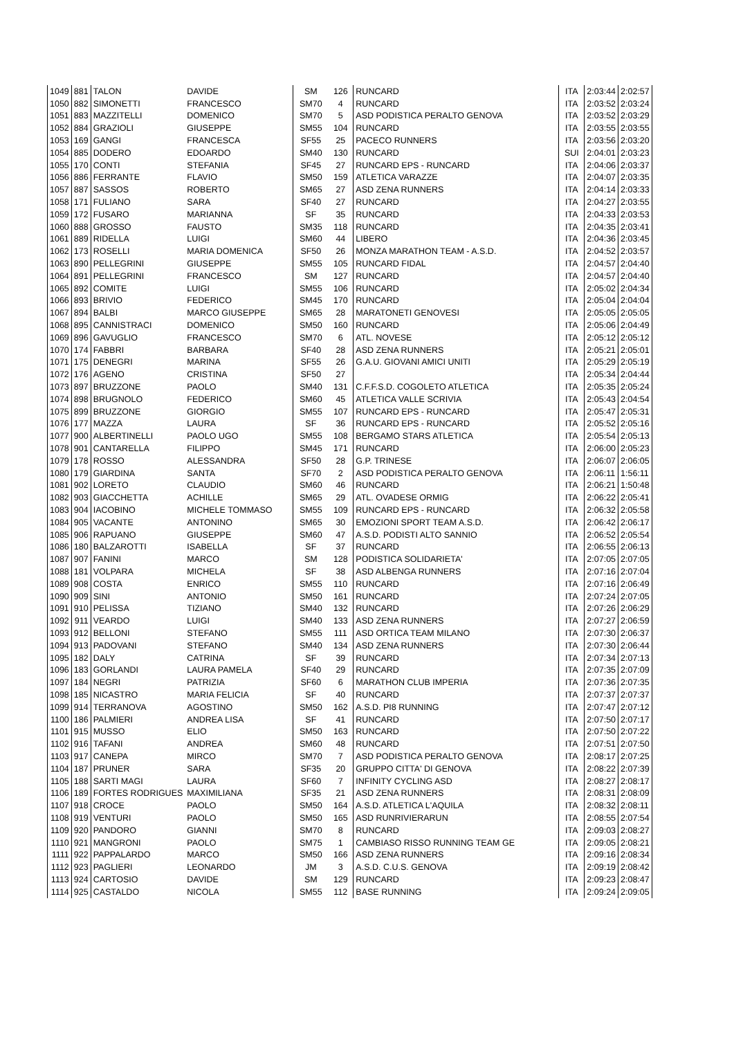| 1049 | 881 | TALON | DAVIDE | SM | 126 | RUNCARD | ITA | 2:03:44 | 2:02:57 |
| 1050 | 882 | SIMONETTI | FRANCESCO | SM70 | 4 | RUNCARD | ITA | 2:03:52 | 2:03:24 |
| 1051 | 883 | MAZZITELLI | DOMENICO | SM70 | 5 | ASD PODISTICA PERALTO GENOVA | ITA | 2:03:52 | 2:03:29 |
| 1052 | 884 | GRAZIOLI | GIUSEPPE | SM55 | 104 | RUNCARD | ITA | 2:03:55 | 2:03:55 |
| 1053 | 169 | GANGI | FRANCESCA | SF55 | 25 | PACECO RUNNERS | ITA | 2:03:56 | 2:03:20 |
| 1054 | 885 | DODERO | EDOARDO | SM40 | 130 | RUNCARD | SUI | 2:04:01 | 2:03:23 |
| 1055 | 170 | CONTI | STEFANIA | SF45 | 27 | RUNCARD EPS - RUNCARD | ITA | 2:04:06 | 2:03:37 |
| 1056 | 886 | FERRANTE | FLAVIO | SM50 | 159 | ATLETICA VARAZZE | ITA | 2:04:07 | 2:03:35 |
| 1057 | 887 | SASSOS | ROBERTO | SM65 | 27 | ASD ZENA RUNNERS | ITA | 2:04:14 | 2:03:33 |
| 1058 | 171 | FULIANO | SARA | SF40 | 27 | RUNCARD | ITA | 2:04:27 | 2:03:55 |
| 1059 | 172 | FUSARO | MARIANNA | SF | 35 | RUNCARD | ITA | 2:04:33 | 2:03:53 |
| 1060 | 888 | GROSSO | FAUSTO | SM35 | 118 | RUNCARD | ITA | 2:04:35 | 2:03:41 |
| 1061 | 889 | RIDELLA | LUIGI | SM60 | 44 | LIBERO | ITA | 2:04:36 | 2:03:45 |
| 1062 | 173 | ROSELLI | MARIA DOMENICA | SF50 | 26 | MONZA MARATHON TEAM - A.S.D. | ITA | 2:04:52 | 2:03:57 |
| 1063 | 890 | PELLEGRINI | GIUSEPPE | SM55 | 105 | RUNCARD FIDAL | ITA | 2:04:57 | 2:04:40 |
| 1064 | 891 | PELLEGRINI | FRANCESCO | SM | 127 | RUNCARD | ITA | 2:04:57 | 2:04:40 |
| 1065 | 892 | COMITE | LUIGI | SM55 | 106 | RUNCARD | ITA | 2:05:02 | 2:04:34 |
| 1066 | 893 | BRIVIO | FEDERICO | SM45 | 170 | RUNCARD | ITA | 2:05:04 | 2:04:04 |
| 1067 | 894 | BALBI | MARCO GIUSEPPE | SM65 | 28 | MARATONETI GENOVESI | ITA | 2:05:05 | 2:05:05 |
| 1068 | 895 | CANNISTRACI | DOMENICO | SM50 | 160 | RUNCARD | ITA | 2:05:06 | 2:04:49 |
| 1069 | 896 | GAVUGLIO | FRANCESCO | SM70 | 6 | ATL. NOVESE | ITA | 2:05:12 | 2:05:12 |
| 1070 | 174 | FABBRI | BARBARA | SF40 | 28 | ASD ZENA RUNNERS | ITA | 2:05:21 | 2:05:01 |
| 1071 | 175 | DENEGRI | MARINA | SF55 | 26 | G.A.U. GIOVANI AMICI UNITI | ITA | 2:05:29 | 2:05:19 |
| 1072 | 176 | AGENO | CRISTINA | SF50 | 27 | | ITA | 2:05:34 | 2:04:44 |
| 1073 | 897 | BRUZZONE | PAOLO | SM40 | 131 | C.F.F.S.D. COGOLETO ATLETICA | ITA | 2:05:35 | 2:05:24 |
| 1074 | 898 | BRUGNOLO | FEDERICO | SM60 | 45 | ATLETICA VALLE SCRIVIA | ITA | 2:05:43 | 2:04:54 |
| 1075 | 899 | BRUZZONE | GIORGIO | SM55 | 107 | RUNCARD EPS - RUNCARD | ITA | 2:05:47 | 2:05:31 |
| 1076 | 177 | MAZZA | LAURA | SF | 36 | RUNCARD EPS - RUNCARD | ITA | 2:05:52 | 2:05:16 |
| 1077 | 900 | ALBERTINELLI | PAOLO UGO | SM55 | 108 | BERGAMO STARS ATLETICA | ITA | 2:05:54 | 2:05:13 |
| 1078 | 901 | CANTARELLA | FILIPPO | SM45 | 171 | RUNCARD | ITA | 2:06:00 | 2:05:23 |
| 1079 | 178 | ROSSO | ALESSANDRA | SF50 | 28 | G.P. TRINESE | ITA | 2:06:07 | 2:06:05 |
| 1080 | 179 | GIARDINA | SANTA | SF70 | 2 | ASD PODISTICA PERALTO GENOVA | ITA | 2:06:11 | 1:56:11 |
| 1081 | 902 | LORETO | CLAUDIO | SM60 | 46 | RUNCARD | ITA | 2:06:21 | 1:50:48 |
| 1082 | 903 | GIACCHETTA | ACHILLE | SM65 | 29 | ATL. OVADESE ORMIG | ITA | 2:06:22 | 2:05:41 |
| 1083 | 904 | IACOBINO | MICHELE TOMMASO | SM55 | 109 | RUNCARD EPS - RUNCARD | ITA | 2:06:32 | 2:05:58 |
| 1084 | 905 | VACANTE | ANTONINO | SM65 | 30 | EMOZIONI SPORT TEAM A.S.D. | ITA | 2:06:42 | 2:06:17 |
| 1085 | 906 | RAPUANO | GIUSEPPE | SM60 | 47 | A.S.D. PODISTI ALTO SANNIO | ITA | 2:06:52 | 2:05:54 |
| 1086 | 180 | BALZAROTTI | ISABELLA | SF | 37 | RUNCARD | ITA | 2:06:55 | 2:06:13 |
| 1087 | 907 | FANINI | MARCO | SM | 128 | PODISTICA SOLIDARIETA' | ITA | 2:07:05 | 2:07:05 |
| 1088 | 181 | VOLPARA | MICHELA | SF | 38 | ASD ALBENGA RUNNERS | ITA | 2:07:16 | 2:07:04 |
| 1089 | 908 | COSTA | ENRICO | SM55 | 110 | RUNCARD | ITA | 2:07:16 | 2:06:49 |
| 1090 | 909 | SINI | ANTONIO | SM50 | 161 | RUNCARD | ITA | 2:07:24 | 2:07:05 |
| 1091 | 910 | PELISSA | TIZIANO | SM40 | 132 | RUNCARD | ITA | 2:07:26 | 2:06:29 |
| 1092 | 911 | VEARDO | LUIGI | SM40 | 133 | ASD ZENA RUNNERS | ITA | 2:07:27 | 2:06:59 |
| 1093 | 912 | BELLONI | STEFANO | SM55 | 111 | ASD ORTICA TEAM MILANO | ITA | 2:07:30 | 2:06:37 |
| 1094 | 913 | PADOVANI | STEFANO | SM40 | 134 | ASD ZENA RUNNERS | ITA | 2:07:30 | 2:06:44 |
| 1095 | 182 | DALY | CATRINA | SF | 39 | RUNCARD | ITA | 2:07:34 | 2:07:13 |
| 1096 | 183 | GORLANDI | LAURA PAMELA | SF40 | 29 | RUNCARD | ITA | 2:07:35 | 2:07:09 |
| 1097 | 184 | NEGRI | PATRIZIA | SF60 | 6 | MARATHON CLUB IMPERIA | ITA | 2:07:36 | 2:07:35 |
| 1098 | 185 | NICASTRO | MARIA FELICIA | SF | 40 | RUNCARD | ITA | 2:07:37 | 2:07:37 |
| 1099 | 914 | TERRANOVA | AGOSTINO | SM50 | 162 | A.S.D. PI8 RUNNING | ITA | 2:07:47 | 2:07:12 |
| 1100 | 186 | PALMIERI | ANDREA LISA | SF | 41 | RUNCARD | ITA | 2:07:50 | 2:07:17 |
| 1101 | 915 | MUSSO | ELIO | SM50 | 163 | RUNCARD | ITA | 2:07:50 | 2:07:22 |
| 1102 | 916 | TAFANI | ANDREA | SM60 | 48 | RUNCARD | ITA | 2:07:51 | 2:07:50 |
| 1103 | 917 | CANEPA | MIRCO | SM70 | 7 | ASD PODISTICA PERALTO GENOVA | ITA | 2:08:17 | 2:07:25 |
| 1104 | 187 | PRUNER | SARA | SF35 | 20 | GRUPPO CITTA' DI GENOVA | ITA | 2:08:22 | 2:07:39 |
| 1105 | 188 | SARTI MAGI | LAURA | SF60 | 7 | INFINITY CYCLING ASD | ITA | 2:08:27 | 2:08:17 |
| 1106 | 189 | FORTES RODRIGUES | MAXIMILIANA | SF35 | 21 | ASD ZENA RUNNERS | ITA | 2:08:31 | 2:08:09 |
| 1107 | 918 | CROCE | PAOLO | SM50 | 164 | A.S.D. ATLETICA L'AQUILA | ITA | 2:08:32 | 2:08:11 |
| 1108 | 919 | VENTURI | PAOLO | SM50 | 165 | ASD RUNRIVIERARUN | ITA | 2:08:55 | 2:07:54 |
| 1109 | 920 | PANDORO | GIANNI | SM70 | 8 | RUNCARD | ITA | 2:09:03 | 2:08:27 |
| 1110 | 921 | MANGRONI | PAOLO | SM75 | 1 | CAMBIASO RISSO RUNNING TEAM GE | ITA | 2:09:05 | 2:08:21 |
| 1111 | 922 | PAPPALARDO | MARCO | SM50 | 166 | ASD ZENA RUNNERS | ITA | 2:09:16 | 2:08:34 |
| 1112 | 923 | PAGLIERI | LEONARDO | JM | 3 | A.S.D. C.U.S. GENOVA | ITA | 2:09:19 | 2:08:42 |
| 1113 | 924 | CARTOSIO | DAVIDE | SM | 129 | RUNCARD | ITA | 2:09:23 | 2:08:47 |
| 1114 | 925 | CASTALDO | NICOLA | SM55 | 112 | BASE RUNNING | ITA | 2:09:24 | 2:09:05 |